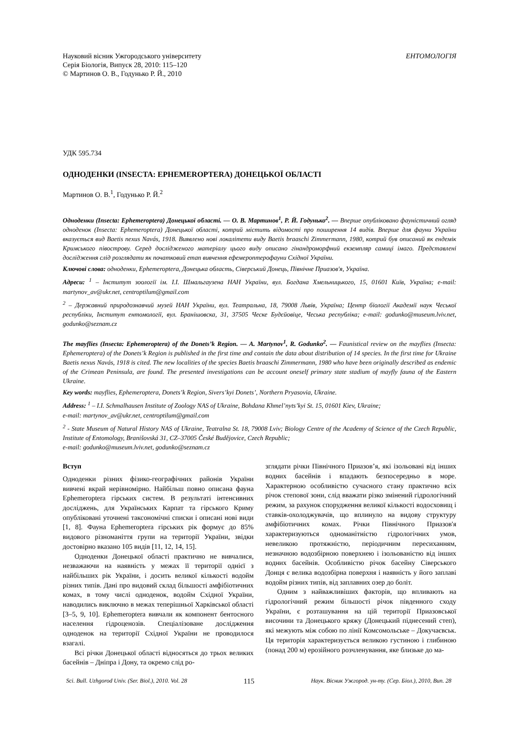Науковий вісник Ужгородського університету
Серія Біологія, Випуск 28, 2010: 115–120
© Мартинов О. В., Годунько Р. Й., 2010
ЕНТОМОЛОГІЯ
УДК 595.734
ОДНОДЕНКИ (INSECTA: EPHEMEROPTERA) ДОНЕЦЬКОЇ ОБЛАСТІ
Мартинов О. В.<sup>1</sup>, Годунько Р. Й.<sup>2</sup>
Одноденки (Insecta: Ephemeroptera) Донецької області. — О. В. Мартинов<sup>1</sup>, Р. Й. Годунько<sup>2</sup>. — Вперше опубліковано фауністичний огляд одноденок (Insecta: Ephemeroptera) Донецької області, котрий містить відомості про поширення 14 видів. Вперше для фауни України вказується вид Baetis nexus Navás, 1918. Виявлено нові локалітети виду Baetis braaschi Zimmermann, 1980, котрий був описаний як ендемік Кримського півострову. Серед дослідженого матеріалу цього виду описано гінандроморфний екземпляр самиці імаго. Представлені дослідження слід розглядати як початковий етап вивчення ефемероптерофауни Східної України.
Ключові слова: одноденки, Ephemeroptera, Донецька область, Сіверський Донець, Північне Приазов'я, Україна.
Адреси: <sup>1</sup> – Інститут зоології ім. І.І. Шмальгаузена НАН України, вул. Богдана Хмельницького, 15, 01601 Київ, Україна; e-mail: martynov_av@ukr.net, centroptilum@gmail.com
<sup>2</sup> – Державний природознавчий музей НАН України, вул. Театральна, 18, 79008 Львів, Україна; Центр біології Академії наук Чеської республіки, Інститут ентомології, вул. Бранішовска, 31, 37505 Ческе Будєйовіце, Чеська республіка; e-mail: godunko@museum.lviv.net, godunko@seznam.cz
The mayflies (Insecta: Ephemeroptera) of the Donets’k Region. — A. Martynov<sup>1</sup>, R. Godunko<sup>2</sup>. — Faunistical review on the mayflies (Insecta: Ephemeroptera) of the Donets’k Region is published in the first time and contain the data about distribution of 14 species. In the first time for Ukraine Baetis nexus Navás, 1918 is cited. The new localities of the species Baetis braaschi Zimmermann, 1980 who have been originally described as endemic of the Crimean Peninsula, are found. The presented investigations can be account oneself primary state stadium of mayfly fauna of the Eastern Ukraine.
Key words: mayflies, Ephemeroptera, Donets’k Region, Sivers’kyi Donets’, Northern Pryasovia, Ukraine.
Address: <sup>1</sup> – I.I. Schmalhausen Institute of Zoology NAS of Ukraine, Bohdana Khmel’nyts’kyi St. 15, 01601 Kiev, Ukraine;
e-mail: martynov_av@ukr.net, centroptilum@gmail.com
<sup>2</sup> - State Museum of Natural History NAS of Ukraine, Teatralna St. 18, 79008 Lviv; Biology Centre of the Academy of Science of the Czech Republic, Institute of Entomology, Branišovská 31, CZ–37005 České Budějovice, Czech Republic;
e-mail: godunko@museum.lviv.net, godunko@seznam.cz
Вступ
Одноденки різних фізико-географічних районів України вивчені вкрай нерівномірно. Найбільш повно описана фауна Ephemeroptera гірських систем. В результаті інтенсивних досліджень, для Українських Карпат та гірського Криму опубліковані уточнені таксономічні списки і описані нові види [1, 8]. Фауна Ephemeroptera гірських рік формує до 85% видового різноманіття групи на території України, звідки достовірно вказано 105 видів [11, 12, 14, 15].
Одноденки Донецької області практично не вивчалися, незважаючи на наявність у межах її території однієї з найбільших рік України, і досить великої кількості водойм різних типів. Дані про видовий склад більшості амфібіотичних комах, в тому числі одноденок, водойм Східної України, наводились виключно в межах теперішньої Харківської області [3–5, 9, 10]. Ephemeroptera вивчали як компонент бентосного населення гідроценозів. Спеціалізоване дослідження одноденок на території Східної України не проводилося взагалі.
Всі річки Донецької області відносяться до трьох великих басейнів – Дніпра і Дону, та окремо слід ро-
зглядати річки Північного Приазов’я, які ізольовані від інших водних басейнів і впадають безпосередньо в море. Характерною особливістю сучасного стану практично всіх річок степової зони, слід вважати різко змінений гідрологічний режим, за рахунок спорудження великої кількості водосховищ і ставків-охолоджувачів, що вплинуло на видову структуру амфібіотичних комах. Річки Північного Приазов'я характеризуються одноманітністю гідрологічних умов, невеликою протяжністю, періодичним пересиханням, незначною водозбірною поверхнею і ізольованістю від інших водних басейнів. Особливістю річок басейну Сіверського Донця є велика водозбірна поверхня і наявність у його заплаві водойм різних типів, від заплавних озер до боліт.
Одним з найважливіших факторів, що впливають на гідрологічний режим більшості річок південного сходу України, є розташування на цій території Приазовської височини та Донецького кряжу (Донецький піднесений степ), які межують між собою по лінії Комсомольське – Докучаєвськ. Ця територія характеризується великою густиною і глибиною (понад 200 м) ерозійного розчленування, яке близьке до ма-
Sci. Bull. Uzhgorod Univ. (Ser. Biol.), 2010. Vol. 28 115 Наук. Вісник Ужгород. ун-ту. (Сер. Біол.), 2010, Вип. 28